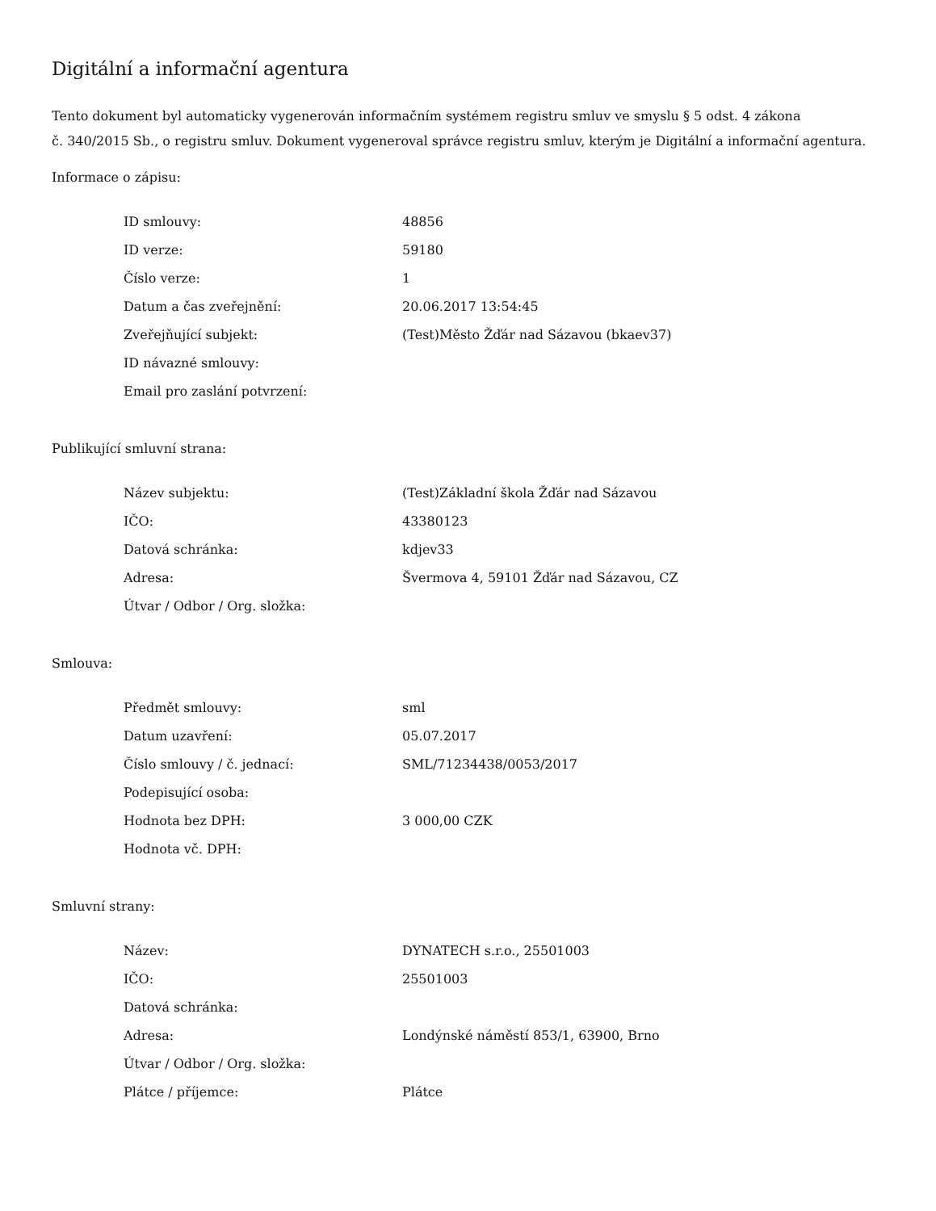Digitální a informační agentura
Tento dokument byl automaticky vygenerován informačním systémem registru smluv ve smyslu § 5 odst. 4 zákona
č. 340/2015 Sb., o registru smluv. Dokument vygeneroval správce registru smluv, kterým je Digitální a informační agentura.
Informace o zápisu:
| ID smlouvy: | 48856 |
| ID verze: | 59180 |
| Číslo verze: | 1 |
| Datum a čas zveřejnění: | 20.06.2017 13:54:45 |
| Zveřejňující subjekt: | (Test)Město Žďár nad Sázavou (bkaev37) |
| ID návazné smlouvy: | |
| Email pro zaslání potvrzení: | |
Publikující smluvní strana:
| Název subjektu: | (Test)Základní škola Žďár nad Sázavou |
| IČO: | 43380123 |
| Datová schránka: | kdjev33 |
| Adresa: | Švermova 4, 59101 Žďár nad Sázavou, CZ |
| Útvar / Odbor / Org. složka: | |
Smlouva:
| Předmět smlouvy: | sml |
| Datum uzavření: | 05.07.2017 |
| Číslo smlouvy / č. jednací: | SML/71234438/0053/2017 |
| Podepisující osoba: | |
| Hodnota bez DPH: | 3 000,00 CZK |
| Hodnota vč. DPH: | |
Smluvní strany:
| Název: | DYNATECH s.r.o., 25501003 |
| IČO: | 25501003 |
| Datová schránka: | |
| Adresa: | Londýnské náměstí 853/1, 63900, Brno |
| Útvar / Odbor / Org. složka: | |
| Plátce / příjemce: | Plátce |